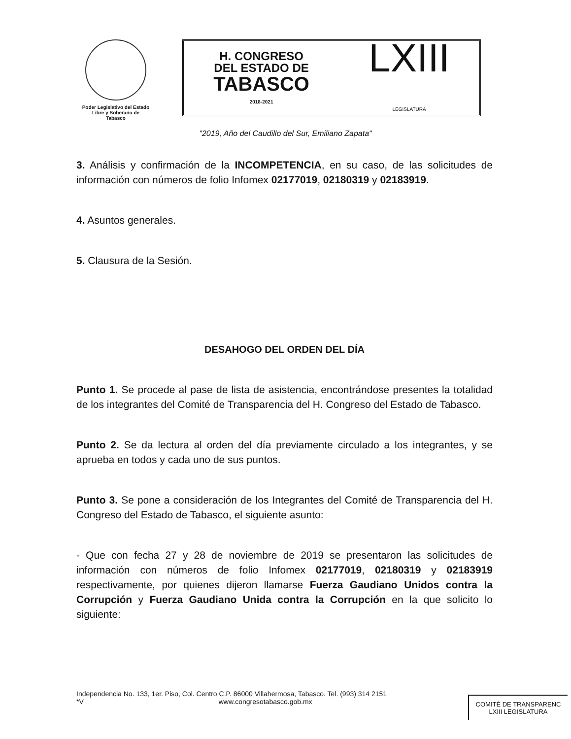Poder Legislativo del Estado
Libre y Soberano de
Tabasco
H. CONGRESO
DEL ESTADO DE
TABASCO
2018-2021
LXIII
LEGISLATURA
"2019, Año del Caudillo del Sur, Emiliano Zapata"
3. Análisis y confirmación de la INCOMPETENCIA, en su caso, de las solicitudes de información con números de folio Infomex 02177019, 02180319 y 02183919.
4. Asuntos generales.
5. Clausura de la Sesión.
DESAHOGO DEL ORDEN DEL DÍA
Punto 1. Se procede al pase de lista de asistencia, encontrándose presentes la totalidad de los integrantes del Comité de Transparencia del H. Congreso del Estado de Tabasco.
Punto 2. Se da lectura al orden del día previamente circulado a los integrantes, y se aprueba en todos y cada uno de sus puntos.
Punto 3. Se pone a consideración de los Integrantes del Comité de Transparencia del H. Congreso del Estado de Tabasco, el siguiente asunto:
- Que con fecha 27 y 28 de noviembre de 2019 se presentaron las solicitudes de información con números de folio Infomex 02177019, 02180319 y 02183919 respectivamente, por quienes dijeron llamarse Fuerza Gaudiano Unidos contra la Corrupción y Fuerza Gaudiano Unida contra la Corrupción en la que solicito lo siguiente:
Independencia No. 133, 1er. Piso, Col. Centro C.P. 86000 Villahermosa, Tabasco. Tel. (993) 314 2151
*V www.congresotabasco.gob.mx
COMITÉ DE TRANSPARENC
LXIII LEGISLATURA